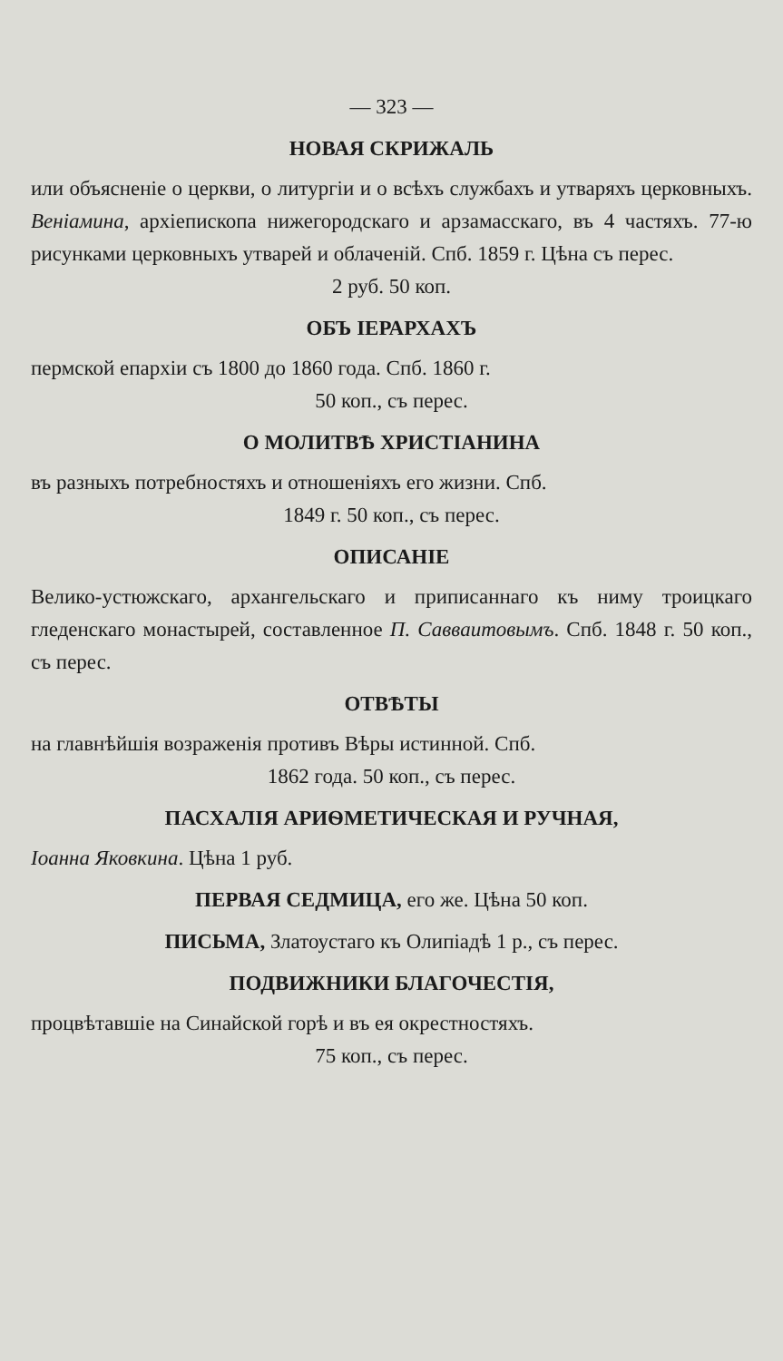— 323 —
НОВАЯ СКРИЖАЛЬ
или объясненіе о церкви, о литургіи и о всѣхъ службахъ и утваряхъ церковныхъ. Веніамина, архіепископа нижегородскаго и арзамасскаго, въ 4 частяхъ. 77-ю рисунками церковныхъ утварей и облаченій. Спб. 1859 г. Цѣна съ перес.
2 руб. 50 коп.
ОБЪ ІЕРАРХАХЪ
пермской епархіи съ 1800 до 1860 года. Спб. 1860 г.
50 коп., съ перес.
О МОЛИТВѢ ХРИСТІАНИНА
въ разныхъ потребностяхъ и отношеніяхъ его жизни. Спб.
1849 г. 50 коп., съ перес.
ОПИСАНІЕ
Велико-устюжскаго, архангельскаго и приписаннаго къ ниму троицкаго гледенскаго монастырей, составленное П. Савваитовымъ. Спб. 1848 г. 50 коп., съ перес.
ОТВѢТЫ
на главнѣйшія возраженія противъ Вѣры истинной. Спб.
1862 года. 50 коп., съ перес.
ПАСХАЛІЯ АРИѲМЕТИЧЕСКАЯ И РУЧНАЯ,
Іоанна Яковкина. Цѣна 1 руб.
ПЕРВАЯ СЕДМИЦА, его же. Цѣна 50 коп.
ПИСЬМА, Златоустаго къ Олипіадѣ 1 р., съ перес.
ПОДВИЖНИКИ БЛАГОЧЕСТІЯ,
процвѣтавшіе на Синайской горѣ и въ ея окрестностяхъ.
75 коп., съ перес.